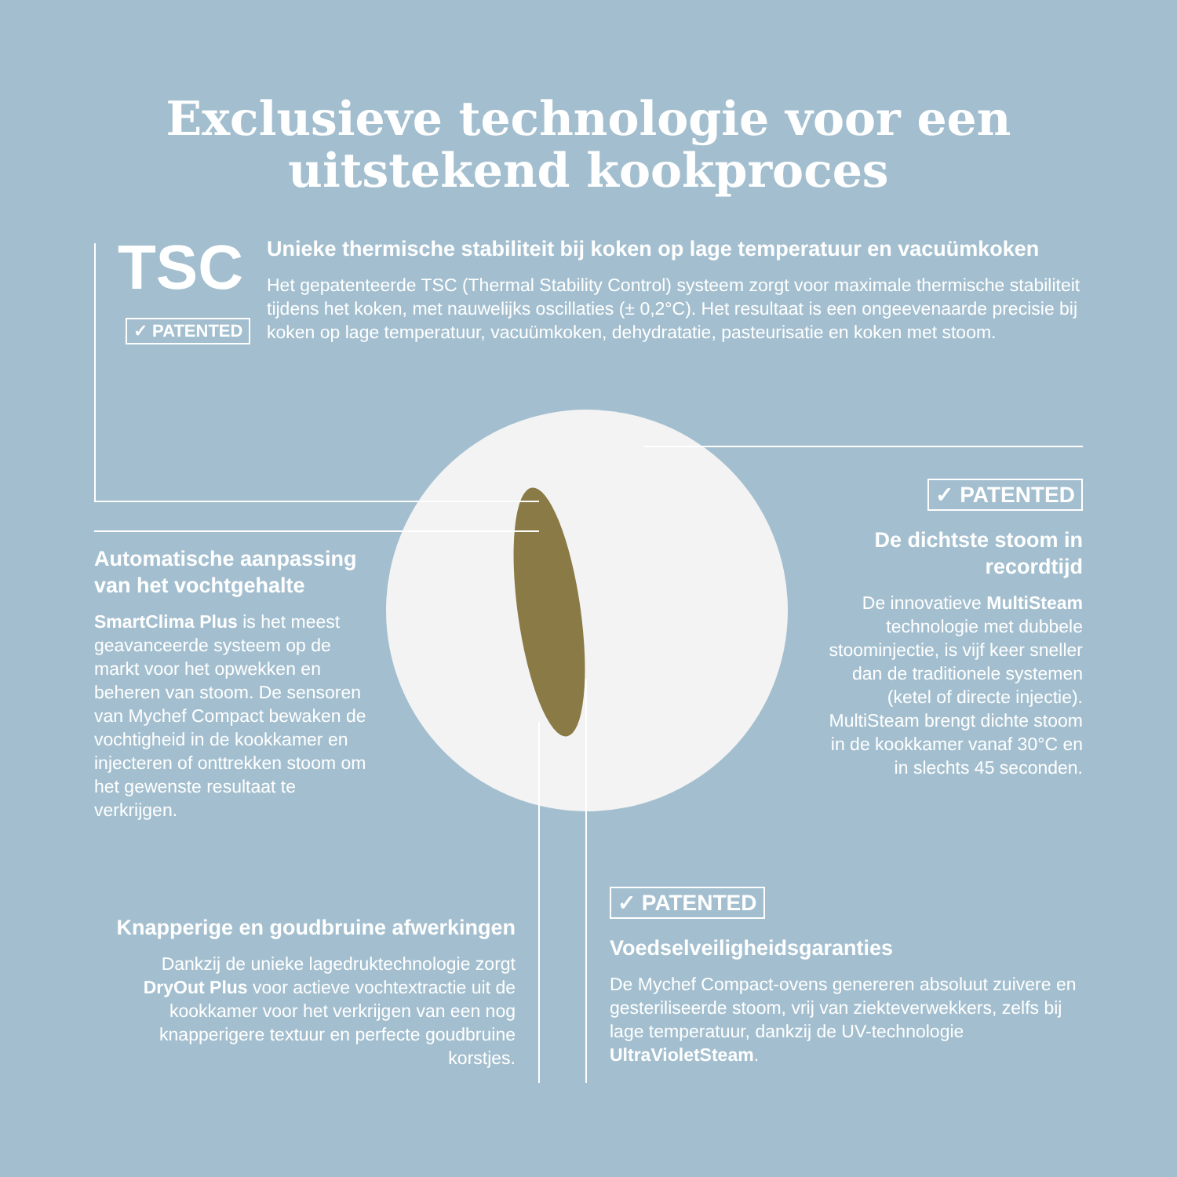Exclusieve technologie voor een
uitstekend kookproces
TSC
✓ PATENTED
Unieke thermische stabiliteit bij koken op lage temperatuur en vacuümkoken
Het gepatenteerde TSC (Thermal Stability Control) systeem zorgt voor maximale thermische stabiliteit tijdens het koken, met nauwelijks oscillaties (± 0,2°C). Het resultaat is een ongeevenaarde precisie bij koken op lage temperatuur, vacuümkoken, dehydratatie, pasteurisatie en koken met stoom.
Automatische aanpassing van het vochtgehalte
SmartClima Plus is het meest geavanceerde systeem op de markt voor het opwekken en beheren van stoom. De sensoren van Mychef Compact bewaken de vochtigheid in de kookkamer en injecteren of onttrekken stoom om het gewenste resultaat te verkrijgen.
✓ PATENTED
De dichtste stoom in recordtijd
De innovatieve MultiSteam technologie met dubbele stoominjectie, is vijf keer sneller dan de traditionele systemen (ketel of directe injectie). MultiSteam brengt dichte stoom in de kookkamer vanaf 30°C en in slechts 45 seconden.
Knapperige en goudbruine afwerkingen
Dankzij de unieke lagedruktechnologie zorgt DryOut Plus voor actieve vochtextractie uit de kookkamer voor het verkrijgen van een nog knapperigere textuur en perfecte goudbruine korstjes.
✓ PATENTED
Voedselveiligheidsgaranties
De Mychef Compact-ovens genereren absoluut zuivere en gesteriliseerde stoom, vrij van ziekteverwekkers, zelfs bij lage temperatuur, dankzij de UV-technologie UltraVioletSteam.